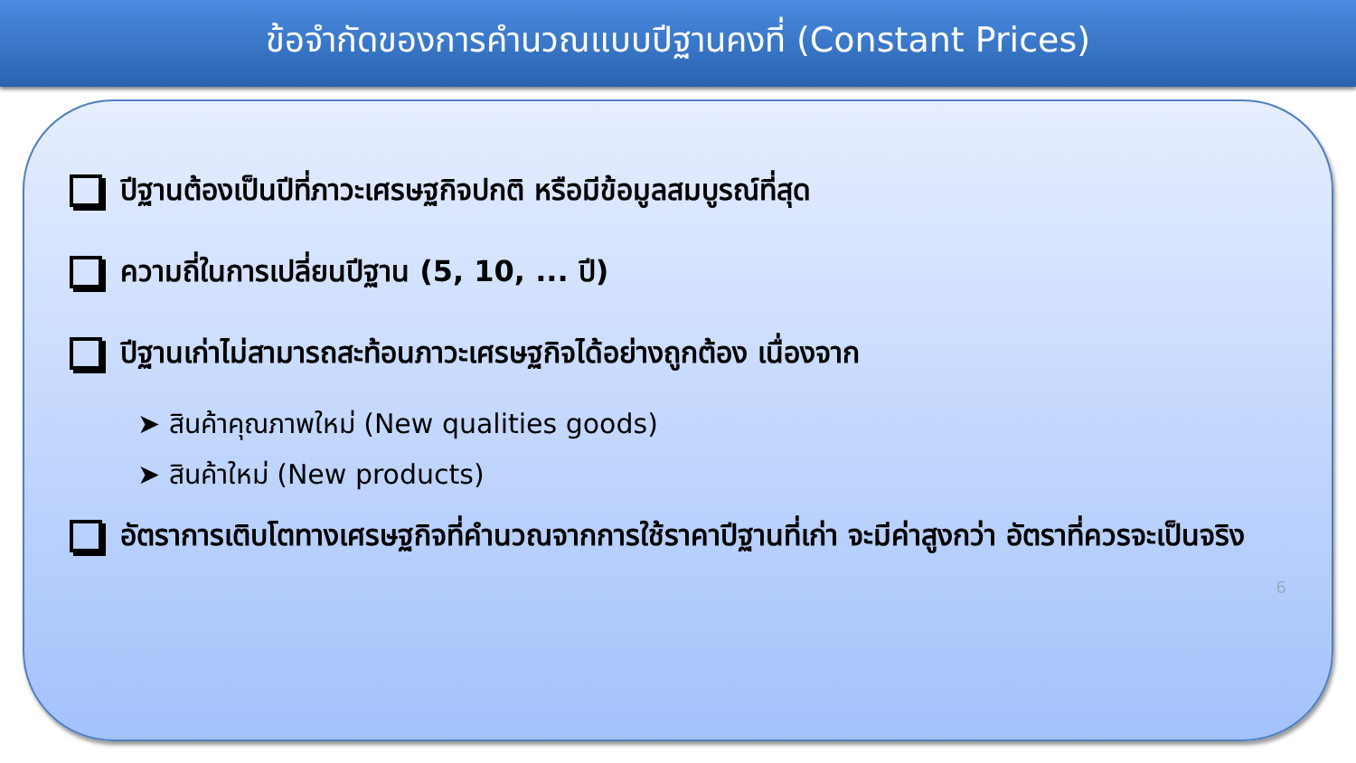ข้อจำกัดของการคำนวณแบบปีฐานคงที่ (Constant Prices)
ปีฐานต้องเป็นปีที่ภาวะเศรษฐกิจปกติ หรือมีข้อมูลสมบูรณ์ที่สุด
ความถี่ในการเปลี่ยนปีฐาน (5, 10, ... ปี)
ปีฐานเก่าไม่สามารถสะท้อนภาวะเศรษฐกิจได้อย่างถูกต้อง เนื่องจาก
➤ สินค้าคุณภาพใหม่ (New qualities goods)
➤ สินค้าใหม่ (New products)
อัตราการเติบโตทางเศรษฐกิจที่คำนวณจากการใช้ราคาปีฐานที่เก่า จะมีค่าสูงกว่า อัตราที่ควรจะเป็นจริง
6